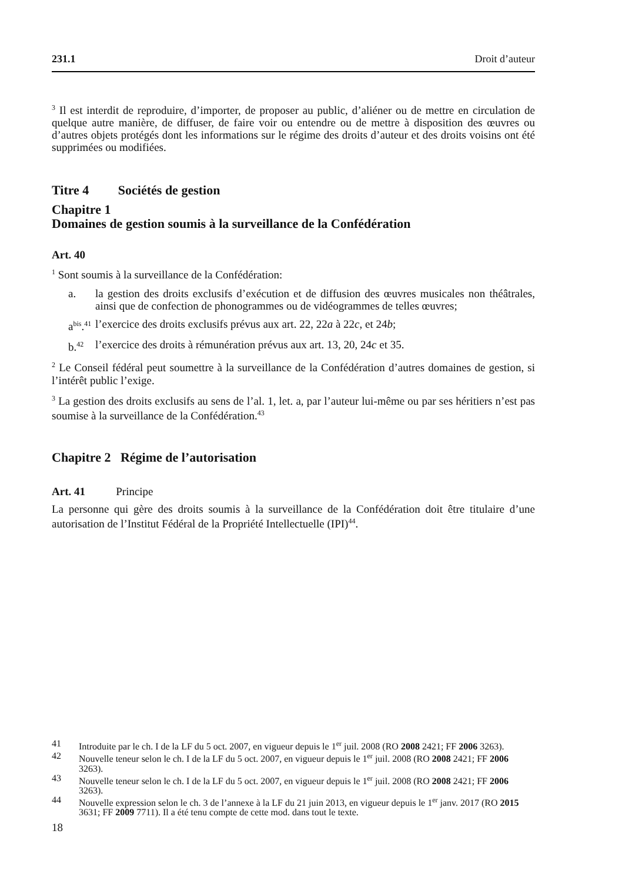231.1 Droit d’auteur
<sup>3</sup> Il est interdit de reproduire, d’importer, de proposer au public, d’aliéner ou de mettre en circulation de quelque autre manière, de diffuser, de faire voir ou entendre ou de mettre à disposition des œuvres ou d’autres objets protégés dont les informations sur le régime des droits d’auteur et des droits voisins ont été supprimées ou modifiées.
Titre 4 Sociétés de gestion
Chapitre 1
Domaines de gestion soumis à la surveillance de la Confédération
Art. 40
<sup>1</sup> Sont soumis à la surveillance de la Confédération:
a. la gestion des droits exclusifs d’exécution et de diffusion des œuvres musicales non théâtrales, ainsi que de confection de phonogrammes ou de vidéogrammes de telles œuvres;
a<sup>bis</sup>.<sup>41</sup> l’exercice des droits exclusifs prévus aux art. 22, 22a à 22c, et 24b;
b.<sup>42</sup> l’exercice des droits à rémunération prévus aux art. 13, 20, 24c et 35.
<sup>2</sup> Le Conseil fédéral peut soumettre à la surveillance de la Confédération d’autres domaines de gestion, si l’intérêt public l’exige.
<sup>3</sup> La gestion des droits exclusifs au sens de l’al. 1, let. a, par l’auteur lui-même ou par ses héritiers n’est pas soumise à la surveillance de la Confédération.<sup>43</sup>
Chapitre 2 Régime de l’autorisation
Art. 41 Principe
La personne qui gère des droits soumis à la surveillance de la Confédération doit être titulaire d’une autorisation de l’Institut Fédéral de la Propriété Intellectuelle (IPI)<sup>44</sup>.
41 Introduite par le ch. I de la LF du 5 oct. 2007, en vigueur depuis le 1<sup>er</sup> juil. 2008 (RO 2008 2421; FF 2006 3263).
42 Nouvelle teneur selon le ch. I de la LF du 5 oct. 2007, en vigueur depuis le 1<sup>er</sup> juil. 2008 (RO 2008 2421; FF 2006 3263).
43 Nouvelle teneur selon le ch. I de la LF du 5 oct. 2007, en vigueur depuis le 1<sup>er</sup> juil. 2008 (RO 2008 2421; FF 2006 3263).
44 Nouvelle expression selon le ch. 3 de l’annexe à la LF du 21 juin 2013, en vigueur depuis le 1<sup>er</sup> janv. 2017 (RO 2015 3631; FF 2009 7711). Il a été tenu compte de cette mod. dans tout le texte.
18